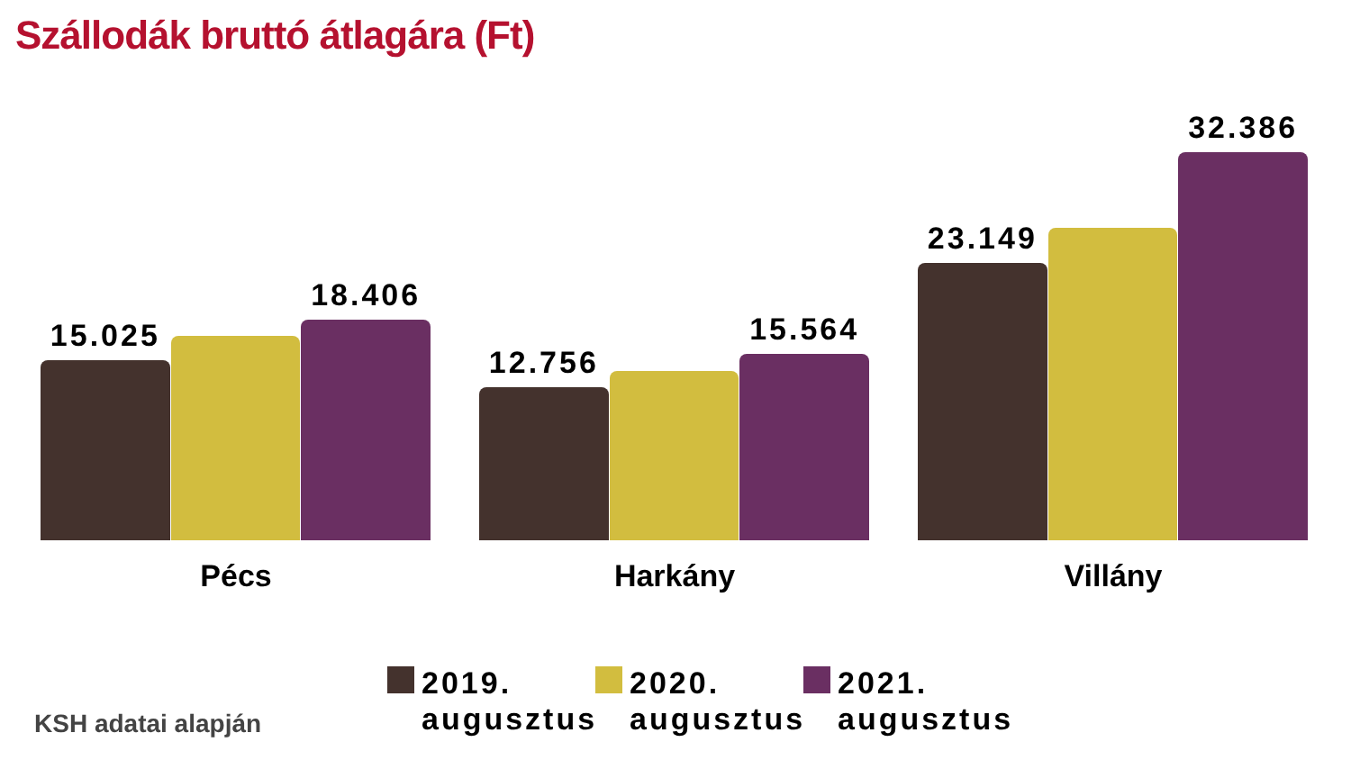Szállodák bruttó átlagára (Ft)
15.025
18.406
12.756
15.564
23.149
32.386
Pécs Harkány Villány
2019.
augusztus
2020.
augusztus
2021.
augusztus
KSH adatai alapján